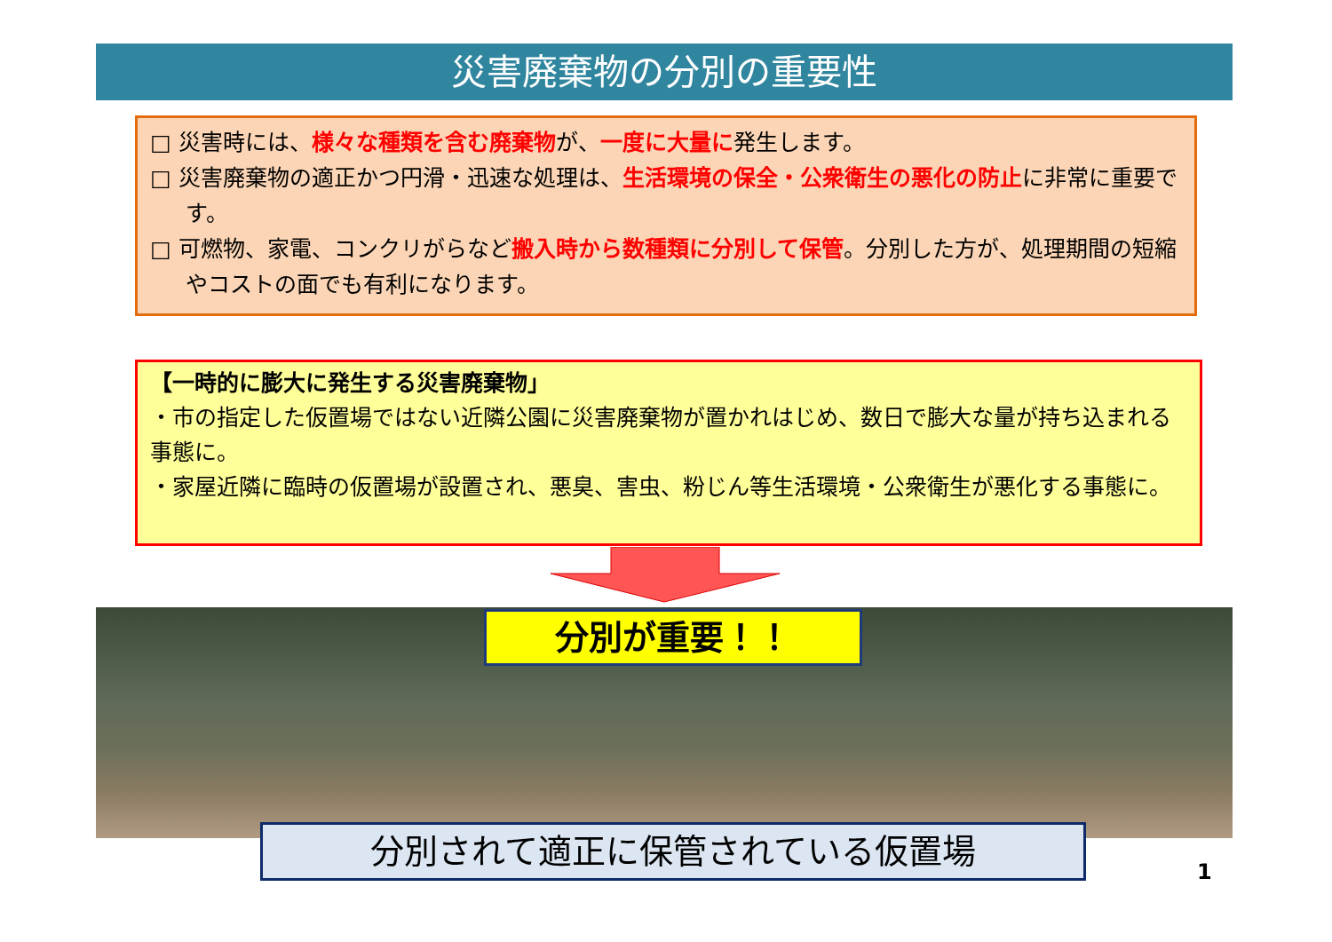災害廃棄物の分別の重要性
□ 災害時には、様々な種類を含む廃棄物が、一度に大量に発生します。
□ 災害廃棄物の適正かつ円滑・迅速な処理は、生活環境の保全・公衆衛生の悪化の防止に非常に重要です。
□ 可燃物、家電、コンクリがらなど搬入時から数種類に分別して保管。分別した方が、処理期間の短縮やコストの面でも有利になります。
【一時的に膨大に発生する災害廃棄物」
・市の指定した仮置場ではない近隣公園に災害廃棄物が置かれはじめ、数日で膨大な量が持ち込まれる事態に。
・家屋近隣に臨時の仮置場が設置され、悪臭、害虫、粉じん等生活環境・公衆衛生が悪化する事態に。
分別が重要！！
分別されて適正に保管されている仮置場
1